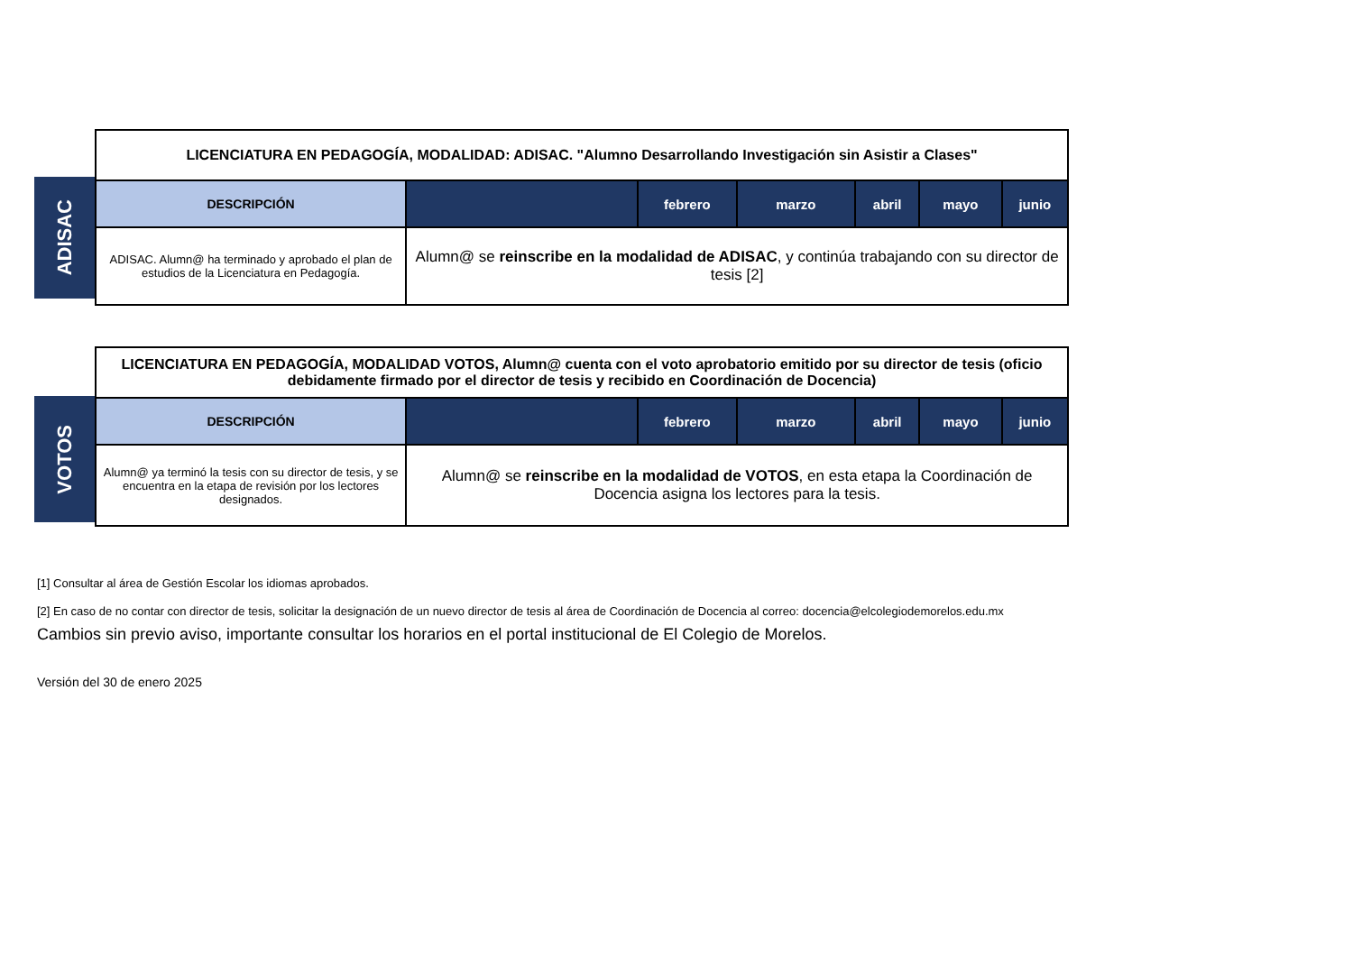ADISAC
| LICENCIATURA EN PEDAGOGÍA, MODALIDAD: ADISAC. "Alumno Desarrollando Investigación sin Asistir a Clases" | | | | | | |
| DESCRIPCIÓN | | febrero | marzo | abril | mayo | junio |
| ADISAC. Alumn@ ha terminado y aprobado el plan de estudios de la Licenciatura en Pedagogía. | Alumn@ se reinscribe en la modalidad de ADISAC , y continúa trabajando con su director de tesis [2] | | | | | |
VOTOS
| LICENCIATURA EN PEDAGOGÍA, MODALIDAD VOTOS, Alumn@ cuenta con el voto aprobatorio emitido por su director de tesis (oficio debidamente firmado por el director de tesis y recibido en Coordinación de Docencia) | | | | | | |
| DESCRIPCIÓN | | febrero | marzo | abril | mayo | junio |
| Alumn@ ya terminó la tesis con su director de tesis, y se encuentra en la etapa de revisión por los lectores designados. | Alumn@ se reinscribe en la modalidad de VOTOS , en esta etapa la Coordinación de Docencia asigna los lectores para la tesis. | | | | | |
[1] Consultar al área de Gestión Escolar los idiomas aprobados.
[2] En caso de no contar con director de tesis, solicitar la designación de un nuevo director de tesis al área de Coordinación de Docencia al correo: docencia@elcolegiodemorelos.edu.mx
Cambios sin previo aviso, importante consultar los horarios en el portal institucional de El Colegio de Morelos.
Versión del 30 de enero 2025